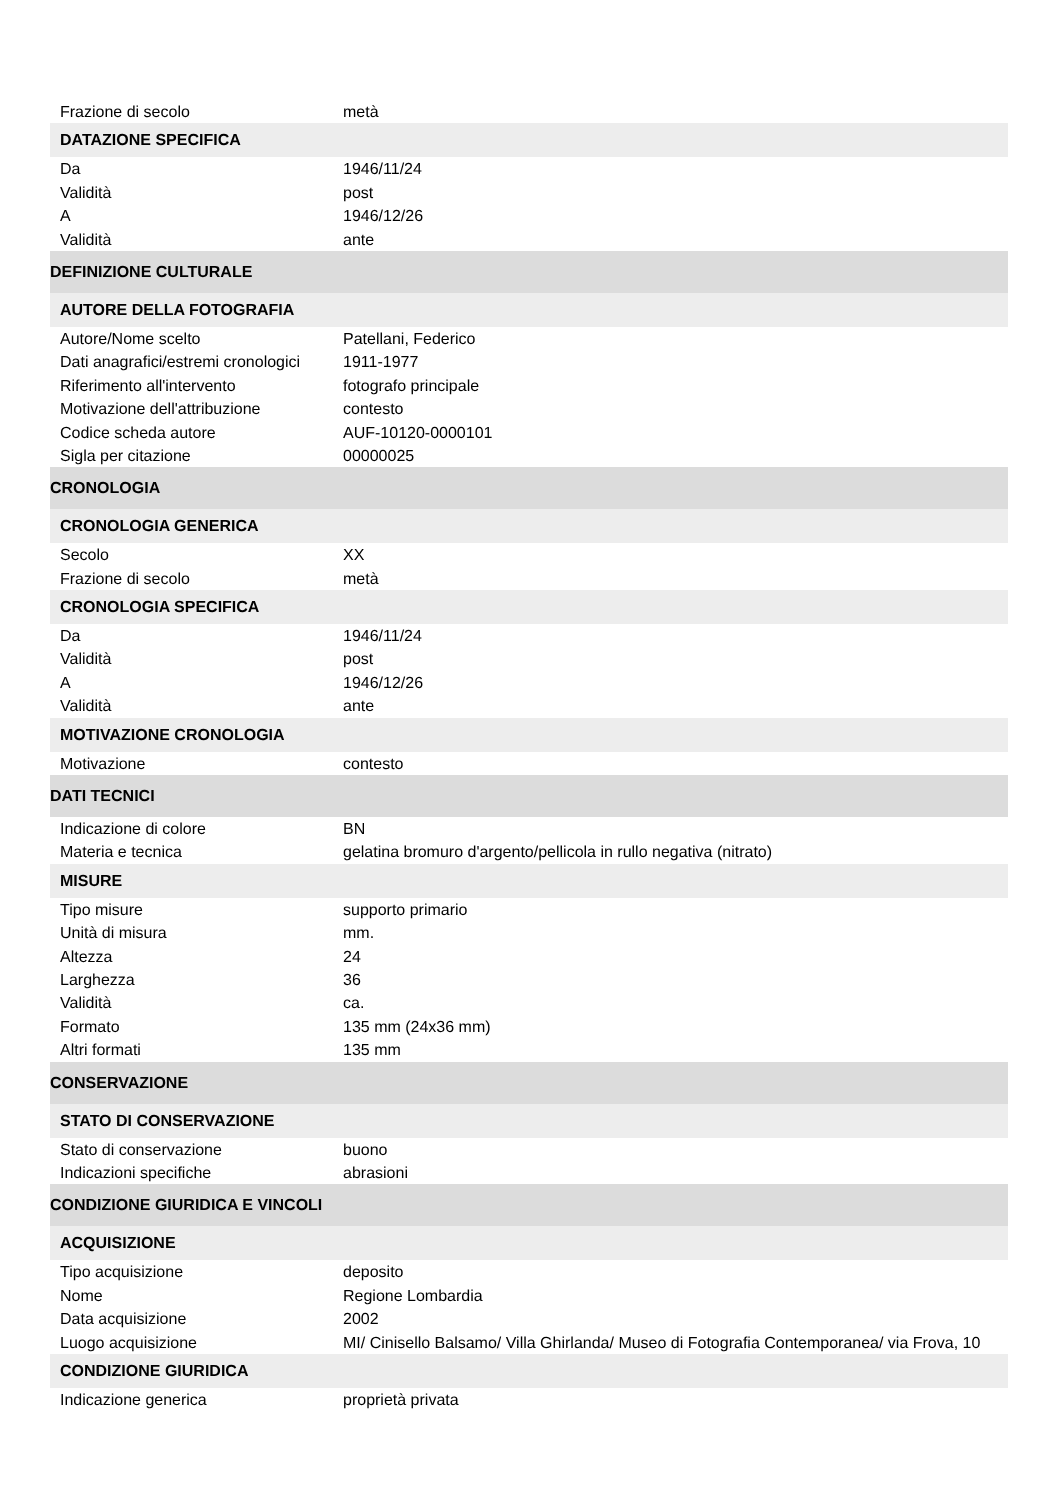| Frazione di secolo | metà |
| DATAZIONE SPECIFICA | |
| Da | 1946/11/24 |
| Validità | post |
| A | 1946/12/26 |
| Validità | ante |
| DEFINIZIONE CULTURALE | |
| AUTORE DELLA FOTOGRAFIA | |
| Autore/Nome scelto | Patellani, Federico |
| Dati anagrafici/estremi cronologici | 1911-1977 |
| Riferimento all'intervento | fotografo principale |
| Motivazione dell'attribuzione | contesto |
| Codice scheda autore | AUF-10120-0000101 |
| Sigla per citazione | 00000025 |
| CRONOLOGIA | |
| CRONOLOGIA GENERICA | |
| Secolo | XX |
| Frazione di secolo | metà |
| CRONOLOGIA SPECIFICA | |
| Da | 1946/11/24 |
| Validità | post |
| A | 1946/12/26 |
| Validità | ante |
| MOTIVAZIONE CRONOLOGIA | |
| Motivazione | contesto |
| DATI TECNICI | |
| Indicazione di colore | BN |
| Materia e tecnica | gelatina bromuro d'argento/pellicola in rullo negativa (nitrato) |
| MISURE | |
| Tipo misure | supporto primario |
| Unità di misura | mm. |
| Altezza | 24 |
| Larghezza | 36 |
| Validità | ca. |
| Formato | 135 mm (24x36 mm) |
| Altri formati | 135 mm |
| CONSERVAZIONE | |
| STATO DI CONSERVAZIONE | |
| Stato di conservazione | buono |
| Indicazioni specifiche | abrasioni |
| CONDIZIONE GIURIDICA E VINCOLI | |
| ACQUISIZIONE | |
| Tipo acquisizione | deposito |
| Nome | Regione Lombardia |
| Data acquisizione | 2002 |
| Luogo acquisizione | MI/ Cinisello Balsamo/ Villa Ghirlanda/ Museo di Fotografia Contemporanea/ via Frova, 10 |
| CONDIZIONE GIURIDICA | |
| Indicazione generica | proprietà privata |